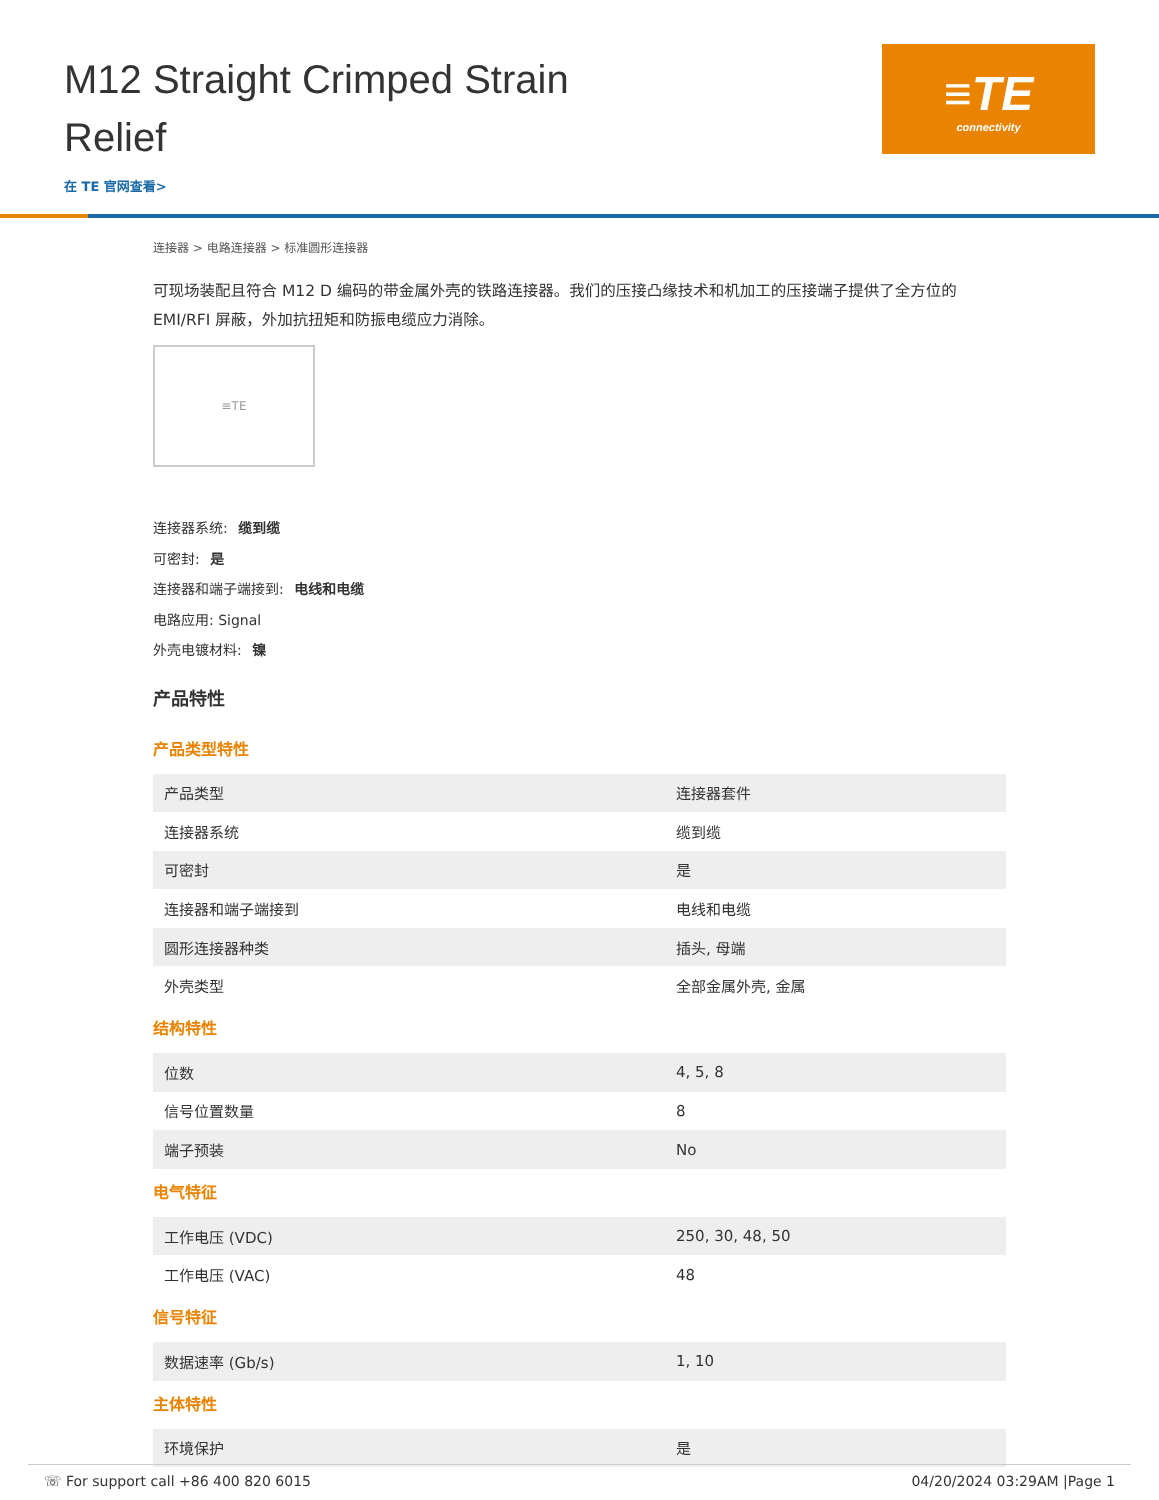M12 Straight Crimped Strain
Relief
在 TE 官网查看>
≡TE
connectivity
连接器 > 电路连接器 > 标准圆形连接器
可现场装配且符合 M12 D 编码的带金属外壳的铁路连接器。我们的压接凸缘技术和机加工的压接端子提供了全方位的 EMI/RFI 屏蔽，外加抗扭矩和防振电缆应力消除。
≡TE
连接器系统: 缆到缆
可密封: 是
连接器和端子端接到: 电线和电缆
电路应用: Signal
外壳电镀材料: 镍
产品特性
产品类型特性
| 产品类型 | 连接器套件 |
| 连接器系统 | 缆到缆 |
| 可密封 | 是 |
| 连接器和端子端接到 | 电线和电缆 |
| 圆形连接器种类 | 插头, 母端 |
| 外壳类型 | 全部金属外壳, 金属 |
结构特性
| 位数 | 4, 5, 8 |
| 信号位置数量 | 8 |
| 端子预装 | No |
电气特征
| 工作电压 (VDC) | 250, 30, 48, 50 |
| 工作电压 (VAC) | 48 |
信号特征
| 数据速率 (Gb/s) | 1, 10 |
主体特性
| 环境保护 | 是 |
☏ For support call +86 400 820 6015 04/20/2024 03:29AM |Page 1